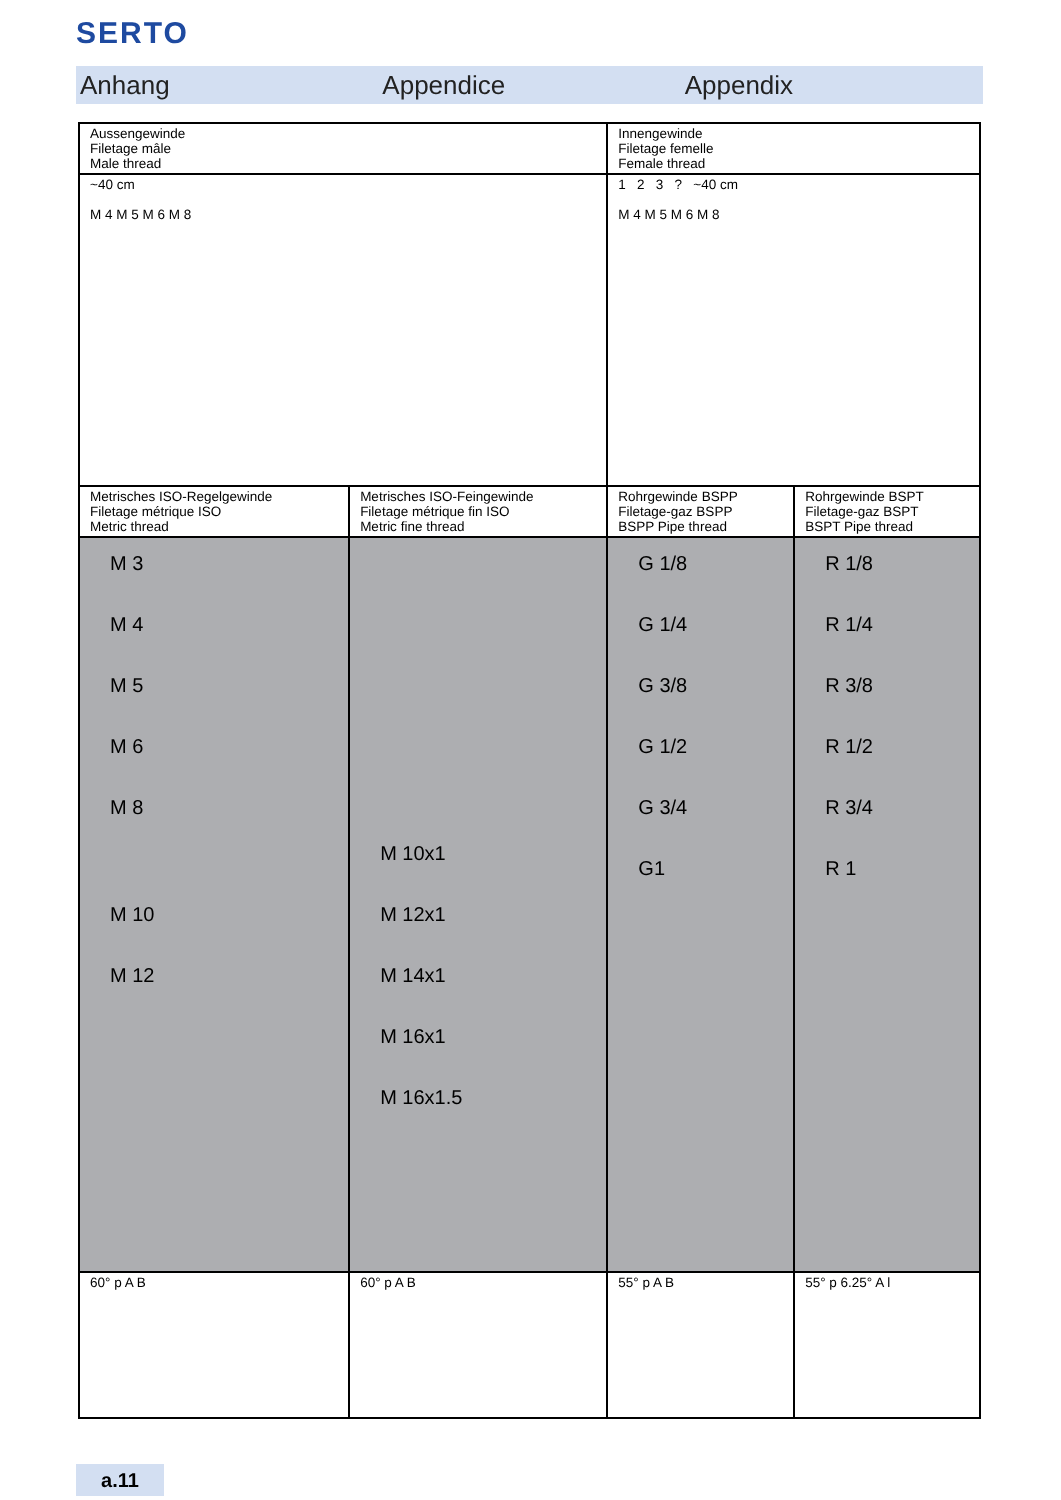SERTO
Anhang Appendice Appendix
| Aussengewinde Filetage mâle Male thread | | Innengewinde Filetage femelle Female thread | |
| ~40 cm M 4 M 5 M 6 M 8 | | 1 2 3 ? ~40 cm M 4 M 5 M 6 M 8 | |
| Metrisches ISO-Regelgewinde Filetage métrique ISO Metric thread | Metrisches ISO-Feingewinde Filetage métrique fin ISO Metric fine thread | Rohrgewinde BSPP Filetage-gaz BSPP BSPP Pipe thread | Rohrgewinde BSPT Filetage-gaz BSPT BSPT Pipe thread |
| M 3 M 4 M 5 M 6 M 8 M 10 M 12 | M 10x1 M 12x1 M 14x1 M 16x1 M 16x1.5 | G 1/8 G 1/4 G 3/8 G 1/2 G 3/4 G1 | R 1/8 R 1/4 R 3/8 R 1/2 R 3/4 R 1 |
| 60° p A B | 60° p A B | 55° p A B | 55° p 6.25° A l |
a.11